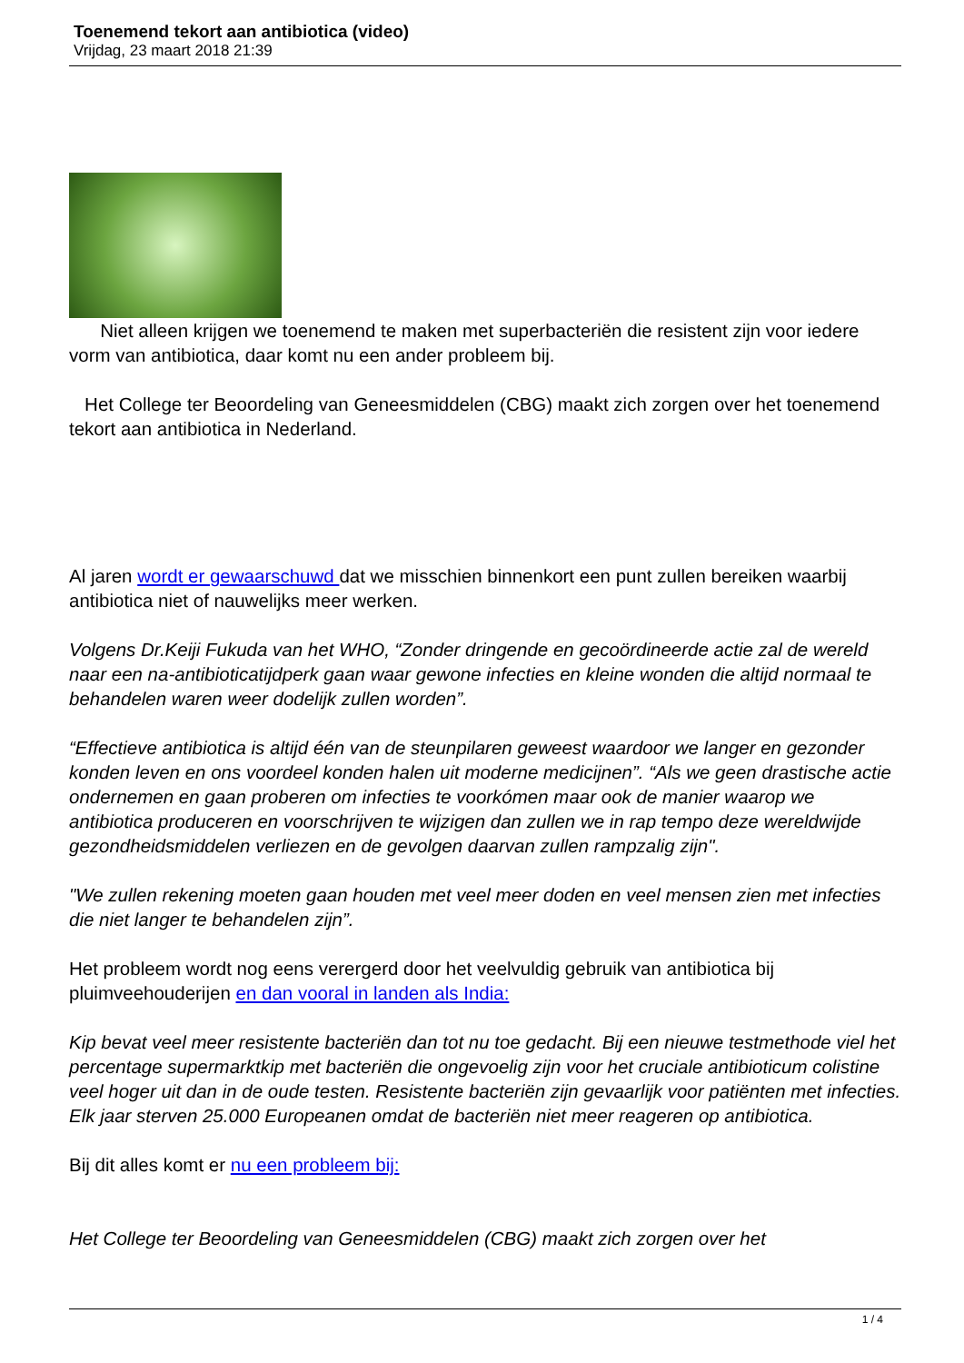Toenemend tekort aan antibiotica (video)
Vrijdag, 23 maart 2018 21:39
Niet alleen krijgen we toenemend te maken met superbacteriën die resistent zijn voor iedere vorm van antibiotica, daar komt nu een ander probleem bij.
Het College ter Beoordeling van Geneesmiddelen (CBG) maakt zich zorgen over het toenemend tekort aan antibiotica in Nederland.
Al jaren wordt er gewaarschuwd dat we misschien binnenkort een punt zullen bereiken waarbij antibiotica niet of nauwelijks meer werken.
Volgens Dr.Keiji Fukuda van het WHO, “Zonder dringende en gecoördineerde actie zal de wereld naar een na-antibioticatijdperk gaan waar gewone infecties en kleine wonden die altijd normaal te behandelen waren weer dodelijk zullen worden”.
“Effectieve antibiotica is altijd één van de steunpilaren geweest waardoor we langer en gezonder konden leven en ons voordeel konden halen uit moderne medicijnen”. “Als we geen drastische actie ondernemen en gaan proberen om infecties te voorkómen maar ook de manier waarop we antibiotica produceren en voorschrijven te wijzigen dan zullen we in rap tempo deze wereldwijde gezondheidsmiddelen verliezen en de gevolgen daarvan zullen rampzalig zijn".
"We zullen rekening moeten gaan houden met veel meer doden en veel mensen zien met infecties die niet langer te behandelen zijn”.
Het probleem wordt nog eens verergerd door het veelvuldig gebruik van antibiotica bij pluimveehouderijen en dan vooral in landen als India:
Kip bevat veel meer resistente bacteriën dan tot nu toe gedacht. Bij een nieuwe testmethode viel het percentage supermarktkip met bacteriën die ongevoelig zijn voor het cruciale antibioticum colistine veel hoger uit dan in de oude testen. Resistente bacteriën zijn gevaarlijk voor patiënten met infecties. Elk jaar sterven 25.000 Europeanen omdat de bacteriën niet meer reageren op antibiotica.
Bij dit alles komt er nu een probleem bij:
Het College ter Beoordeling van Geneesmiddelen (CBG) maakt zich zorgen over het
1 / 4